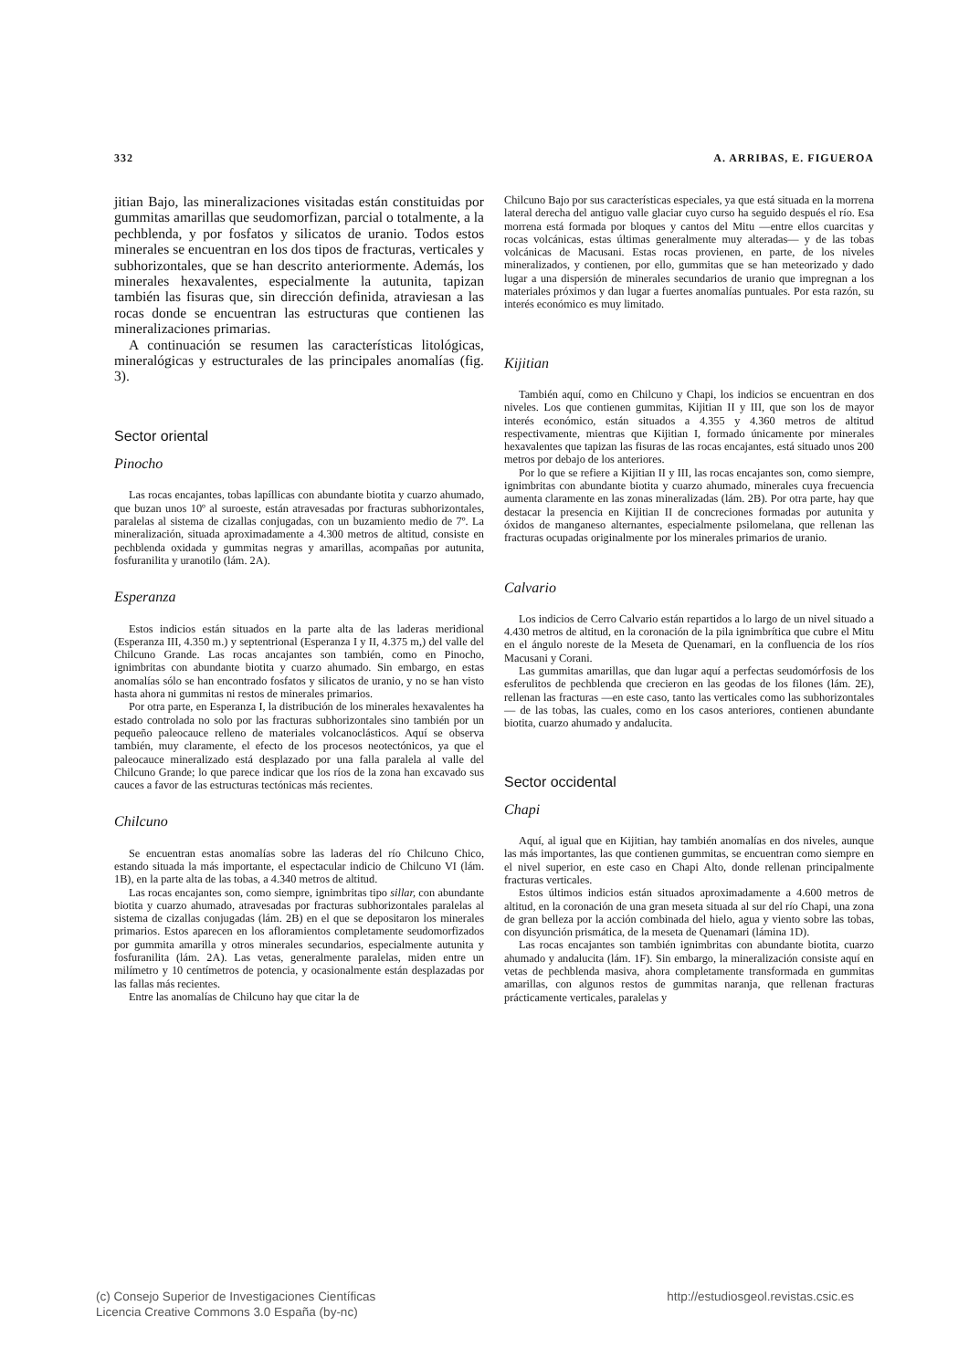332 A. ARRIBAS, E. FIGUEROA
jitian Bajo, las mineralizaciones visitadas están constituidas por gummitas amarillas que seudomorfizan, parcial o totalmente, a la pechblenda, y por fosfatos y silicatos de uranio. Todos estos minerales se encuentran en los dos tipos de fracturas, verticales y subhorizontales, que se han descrito anteriormente. Además, los minerales hexavalentes, especialmente la autunita, tapizan también las fisuras que, sin dirección definida, atraviesan a las rocas donde se encuentran las estructuras que contienen las mineralizaciones primarias.
A continuación se resumen las características litológicas, mineralógicas y estructurales de las principales anomalías (fig. 3).
Sector oriental
Pinocho
Las rocas encajantes, tobas lapíllicas con abundante biotita y cuarzo ahumado, que buzan unos 10º al suroeste, están atravesadas por fracturas subhorizontales, paralelas al sistema de cizallas conjugadas, con un buzamiento medio de 7º. La mineralización, situada aproximadamente a 4.300 metros de altitud, consiste en pechblenda oxidada y gummitas negras y amarillas, acompañas por autunita, fosfuranilita y uranotilo (lám. 2A).
Esperanza
Estos indicios están situados en la parte alta de las laderas meridional (Esperanza III, 4.350 m.) y septentrional (Esperanza I y II, 4.375 m,) del valle del Chilcuno Grande. Las rocas ancajantes son también, como en Pinocho, ignimbritas con abundante biotita y cuarzo ahumado. Sin embargo, en estas anomalías sólo se han encontrado fosfatos y silicatos de uranio, y no se han visto hasta ahora ni gummitas ni restos de minerales primarios.
Por otra parte, en Esperanza I, la distribución de los minerales hexavalentes ha estado controlada no solo por las fracturas subhorizontales sino también por un pequeño paleocauce relleno de materiales volcanoclásticos. Aquí se observa también, muy claramente, el efecto de los procesos neotectónicos, ya que el paleocauce mineralizado está desplazado por una falla paralela al valle del Chilcuno Grande; lo que parece indicar que los ríos de la zona han excavado sus cauces a favor de las estructuras tectónicas más recientes.
Chilcuno
Se encuentran estas anomalías sobre las laderas del río Chilcuno Chico, estando situada la más importante, el espectacular indicio de Chilcuno VI (lám. 1B), en la parte alta de las tobas, a 4.340 metros de altitud.
Las rocas encajantes son, como siempre, ignimbritas tipo sillar, con abundante biotita y cuarzo ahumado, atravesadas por fracturas subhorizontales paralelas al sistema de cizallas conjugadas (lám. 2B) en el que se depositaron los minerales primarios. Estos aparecen en los afloramientos completamente seudomorfizados por gummita amarilla y otros minerales secundarios, especialmente autunita y fosfuranilita (lám. 2A). Las vetas, generalmente paralelas, miden entre un milímetro y 10 centímetros de potencia, y ocasionalmente están desplazadas por las fallas más recientes.
Entre las anomalías de Chilcuno hay que citar la de
Chilcuno Bajo por sus características especiales, ya que está situada en la morrena lateral derecha del antiguo valle glaciar cuyo curso ha seguido después el río. Esa morrena está formada por bloques y cantos del Mitu —entre ellos cuarcitas y rocas volcánicas, estas últimas generalmente muy alteradas— y de las tobas volcánicas de Macusani. Estas rocas provienen, en parte, de los niveles mineralizados, y contienen, por ello, gummitas que se han meteorizado y dado lugar a una dispersión de minerales secundarios de uranio que impregnan a los materiales próximos y dan lugar a fuertes anomalías puntuales. Por esta razón, su interés económico es muy limitado.
Kijitian
También aquí, como en Chilcuno y Chapi, los indicios se encuentran en dos niveles. Los que contienen gummitas, Kijitian II y III, que son los de mayor interés económico, están situados a 4.355 y 4.360 metros de altitud respectivamente, mientras que Kijitian I, formado únicamente por minerales hexavalentes que tapizan las fisuras de las rocas encajantes, está situado unos 200 metros por debajo de los anteriores.
Por lo que se refiere a Kijitian II y III, las rocas encajantes son, como siempre, ignimbritas con abundante biotita y cuarzo ahumado, minerales cuya frecuencia aumenta claramente en las zonas mineralizadas (lám. 2B). Por otra parte, hay que destacar la presencia en Kijitian II de concreciones formadas por autunita y óxidos de manganeso alternantes, especialmente psilomelana, que rellenan las fracturas ocupadas originalmente por los minerales primarios de uranio.
Calvario
Los indicios de Cerro Calvario están repartidos a lo largo de un nivel situado a 4.430 metros de altitud, en la coronación de la pila ignimbrítica que cubre el Mitu en el ángulo noreste de la Meseta de Quenamari, en la confluencia de los ríos Macusani y Corani.
Las gummitas amarillas, que dan lugar aquí a perfectas seudomórfosis de los esferulitos de pechblenda que crecieron en las geodas de los filones (lám. 2E), rellenan las fracturas —en este caso, tanto las verticales como las subhorizontales— de las tobas, las cuales, como en los casos anteriores, contienen abundante biotita, cuarzo ahumado y andalucita.
Sector occidental
Chapi
Aquí, al igual que en Kijitian, hay también anomalías en dos niveles, aunque las más importantes, las que contienen gummitas, se encuentran como siempre en el nivel superior, en este caso en Chapi Alto, donde rellenan principalmente fracturas verticales.
Estos últimos indicios están situados aproximadamente a 4.600 metros de altitud, en la coronación de una gran meseta situada al sur del río Chapi, una zona de gran belleza por la acción combinada del hielo, agua y viento sobre las tobas, con disyunción prismática, de la meseta de Quenamari (lámina 1D).
Las rocas encajantes son también ignimbritas con abundante biotita, cuarzo ahumado y andalucita (lám. 1F). Sin embargo, la mineralización consiste aquí en vetas de pechblenda masiva, ahora completamente transformada en gummitas amarillas, con algunos restos de gummitas naranja, que rellenan fracturas prácticamente verticales, paralelas y
(c) Consejo Superior de Investigaciones Científicas
Licencia Creative Commons 3.0 España (by-nc)
http://estudiosgeol.revistas.csic.es